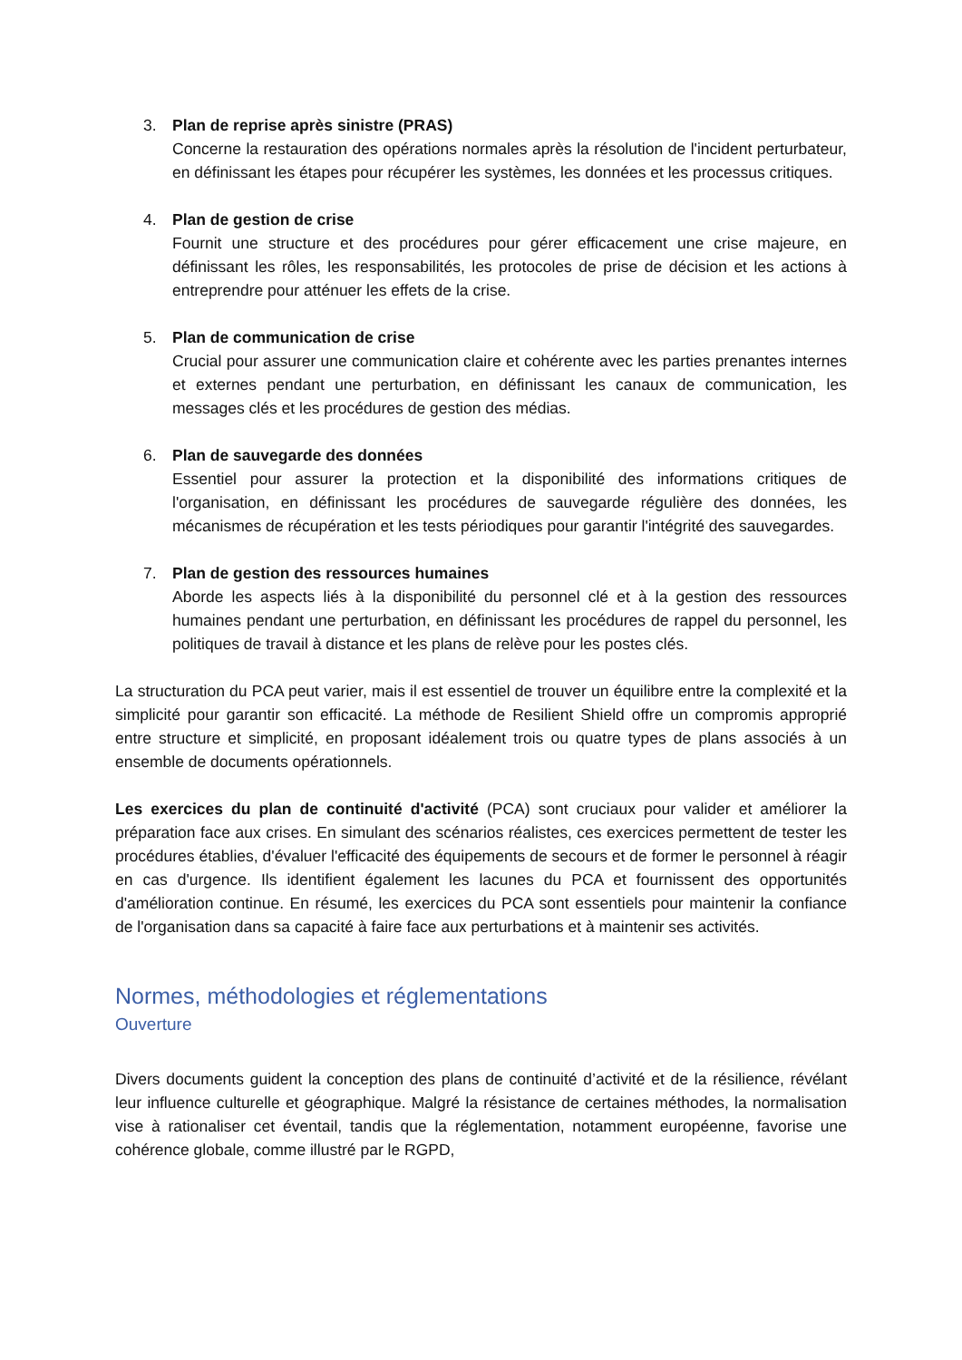3. Plan de reprise après sinistre (PRAS)
Concerne la restauration des opérations normales après la résolution de l'incident perturbateur, en définissant les étapes pour récupérer les systèmes, les données et les processus critiques.
4. Plan de gestion de crise
Fournit une structure et des procédures pour gérer efficacement une crise majeure, en définissant les rôles, les responsabilités, les protocoles de prise de décision et les actions à entreprendre pour atténuer les effets de la crise.
5. Plan de communication de crise
Crucial pour assurer une communication claire et cohérente avec les parties prenantes internes et externes pendant une perturbation, en définissant les canaux de communication, les messages clés et les procédures de gestion des médias.
6. Plan de sauvegarde des données
Essentiel pour assurer la protection et la disponibilité des informations critiques de l'organisation, en définissant les procédures de sauvegarde régulière des données, les mécanismes de récupération et les tests périodiques pour garantir l'intégrité des sauvegardes.
7. Plan de gestion des ressources humaines
Aborde les aspects liés à la disponibilité du personnel clé et à la gestion des ressources humaines pendant une perturbation, en définissant les procédures de rappel du personnel, les politiques de travail à distance et les plans de relève pour les postes clés.
La structuration du PCA peut varier, mais il est essentiel de trouver un équilibre entre la complexité et la simplicité pour garantir son efficacité. La méthode de Resilient Shield offre un compromis approprié entre structure et simplicité, en proposant idéalement trois ou quatre types de plans associés à un ensemble de documents opérationnels.
Les exercices du plan de continuité d'activité (PCA) sont cruciaux pour valider et améliorer la préparation face aux crises. En simulant des scénarios réalistes, ces exercices permettent de tester les procédures établies, d'évaluer l'efficacité des équipements de secours et de former le personnel à réagir en cas d'urgence. Ils identifient également les lacunes du PCA et fournissent des opportunités d'amélioration continue. En résumé, les exercices du PCA sont essentiels pour maintenir la confiance de l'organisation dans sa capacité à faire face aux perturbations et à maintenir ses activités.
Normes, méthodologies et réglementations
Ouverture
Divers documents guident la conception des plans de continuité d’activité et de la résilience, révélant leur influence culturelle et géographique. Malgré la résistance de certaines méthodes, la normalisation vise à rationaliser cet éventail, tandis que la réglementation, notamment européenne, favorise une cohérence globale, comme illustré par le RGPD,